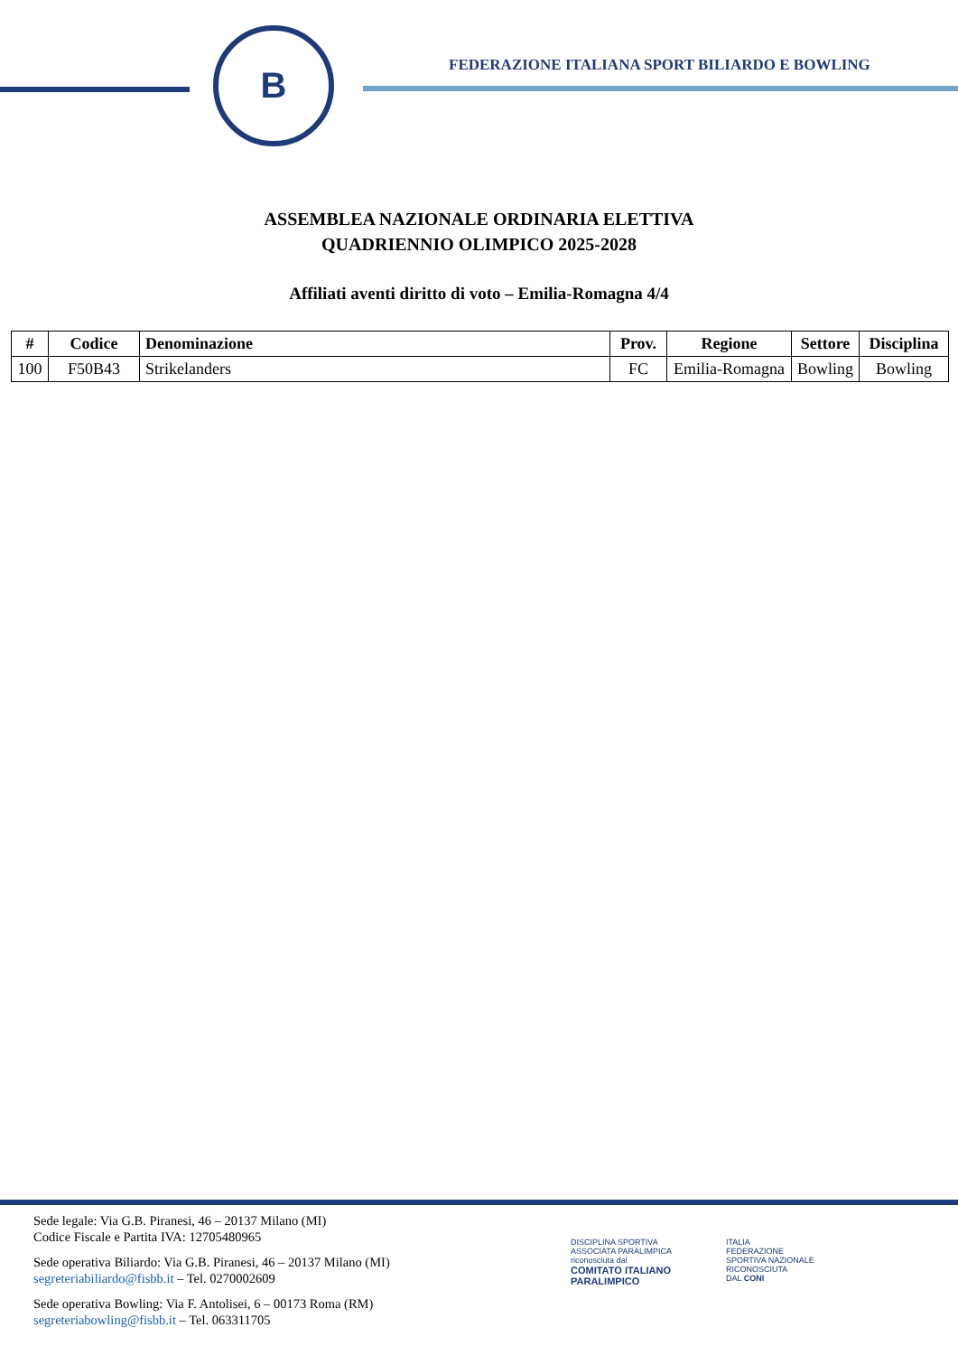B
FEDERAZIONE ITALIANA SPORT BILIARDO E BOWLING
ASSEMBLEA NAZIONALE ORDINARIA ELETTIVA
QUADRIENNIO OLIMPICO 2025-2028
Affiliati aventi diritto di voto – Emilia-Romagna 4/4
| # | Codice | Denominazione | Prov. | Regione | Settore | Disciplina |
| --- | --- | --- | --- | --- | --- | --- |
| 100 | F50B43 | Strikelanders | FC | Emilia-Romagna | Bowling | Bowling |
Sede legale: Via G.B. Piranesi, 46 – 20137 Milano (MI)
Codice Fiscale e Partita IVA: 12705480965
Sede operativa Biliardo: Via G.B. Piranesi, 46 – 20137 Milano (MI)
segreteriabiliardo@fisbb.it – Tel. 0270002609
Sede operativa Bowling: Via F. Antolisei, 6 – 00173 Roma (RM)
segreteriabowling@fisbb.it – Tel. 063311705
DISCIPLINA SPORTIVA
ASSOCIATA PARALIMPICA
riconosciuta dal
COMITATO ITALIANO
PARALIMPICO
ITALIA
FEDERAZIONE
SPORTIVA NAZIONALE
RICONOSCIUTA
DAL CONI